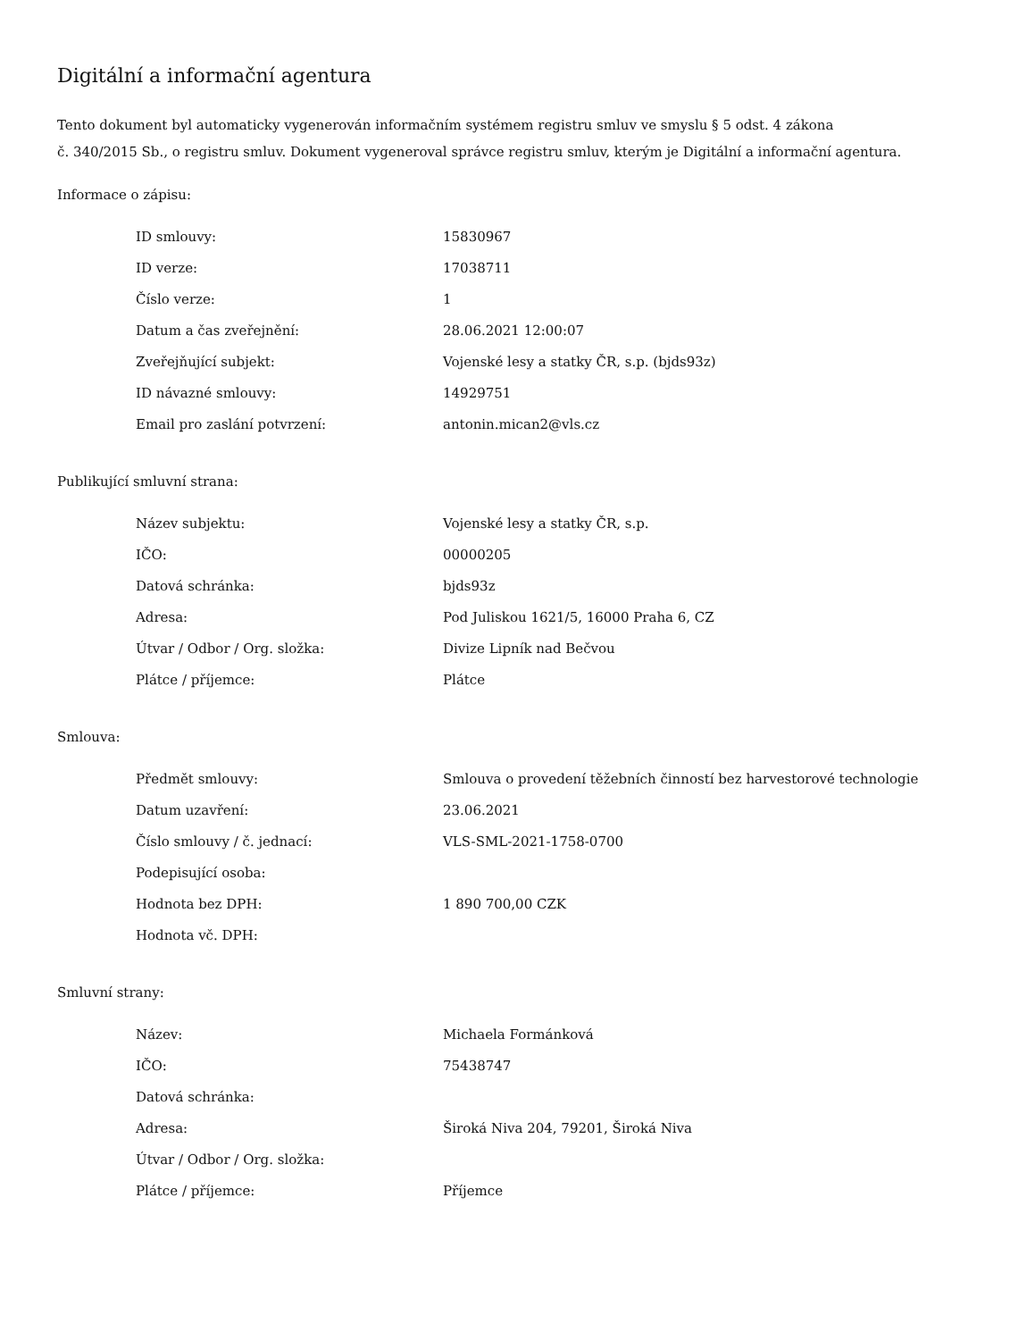Digitální a informační agentura
Tento dokument byl automaticky vygenerován informačním systémem registru smluv ve smyslu § 5 odst. 4 zákona
č. 340/2015 Sb., o registru smluv. Dokument vygeneroval správce registru smluv, kterým je Digitální a informační agentura.
Informace o zápisu:
| ID smlouvy: | 15830967 |
| ID verze: | 17038711 |
| Číslo verze: | 1 |
| Datum a čas zveřejnění: | 28.06.2021 12:00:07 |
| Zveřejňující subjekt: | Vojenské lesy a statky ČR, s.p. (bjds93z) |
| ID návazné smlouvy: | 14929751 |
| Email pro zaslání potvrzení: | antonin.mican2@vls.cz |
Publikující smluvní strana:
| Název subjektu: | Vojenské lesy a statky ČR, s.p. |
| IČO: | 00000205 |
| Datová schránka: | bjds93z |
| Adresa: | Pod Juliskou 1621/5, 16000 Praha 6, CZ |
| Útvar / Odbor / Org. složka: | Divize Lipník nad Bečvou |
| Plátce / příjemce: | Plátce |
Smlouva:
| Předmět smlouvy: | Smlouva o provedení těžebních činností bez harvestorové technologie |
| Datum uzavření: | 23.06.2021 |
| Číslo smlouvy / č. jednací: | VLS-SML-2021-1758-0700 |
| Podepisující osoba: | |
| Hodnota bez DPH: | 1 890 700,00 CZK |
| Hodnota vč. DPH: | |
Smluvní strany:
| Název: | Michaela Formánková |
| IČO: | 75438747 |
| Datová schránka: | |
| Adresa: | Široká Niva 204, 79201, Široká Niva |
| Útvar / Odbor / Org. složka: | |
| Plátce / příjemce: | Příjemce |